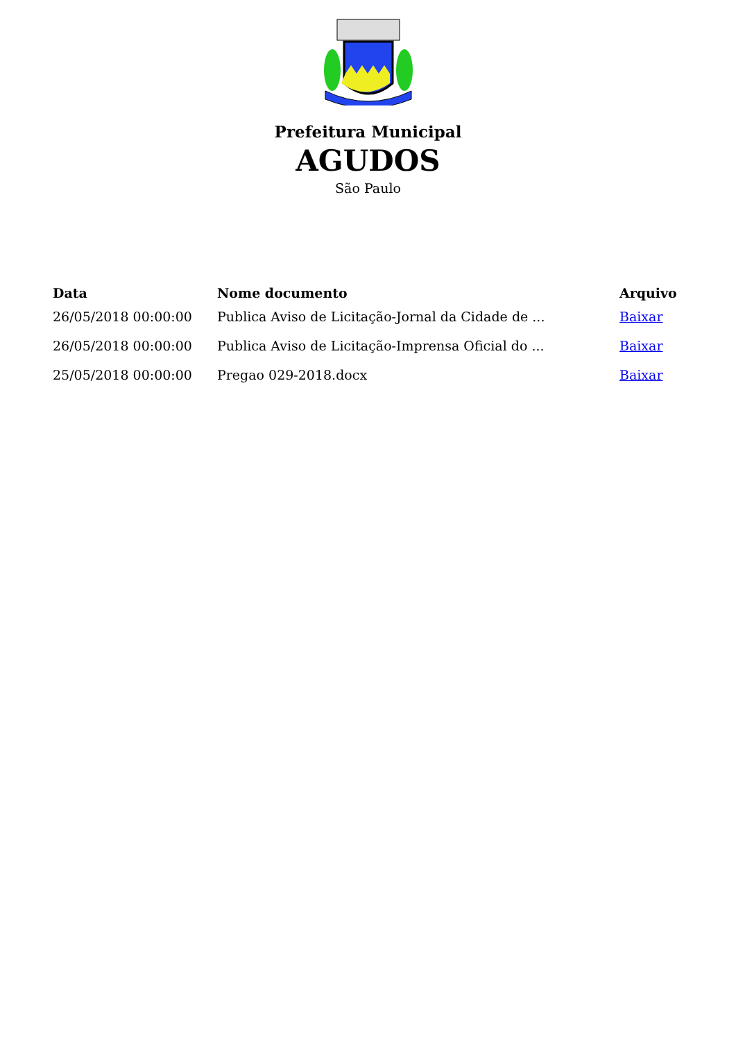Prefeitura Municipal
AGUDOS
São Paulo
| Data | Nome documento | Arquivo |
| --- | --- | --- |
| 26/05/2018 00:00:00 | Publica Aviso de Licitação-Jornal da Cidade de ... | Baixar |
| 26/05/2018 00:00:00 | Publica Aviso de Licitação-Imprensa Oficial do ... | Baixar |
| 25/05/2018 00:00:00 | Pregao 029-2018.docx | Baixar |